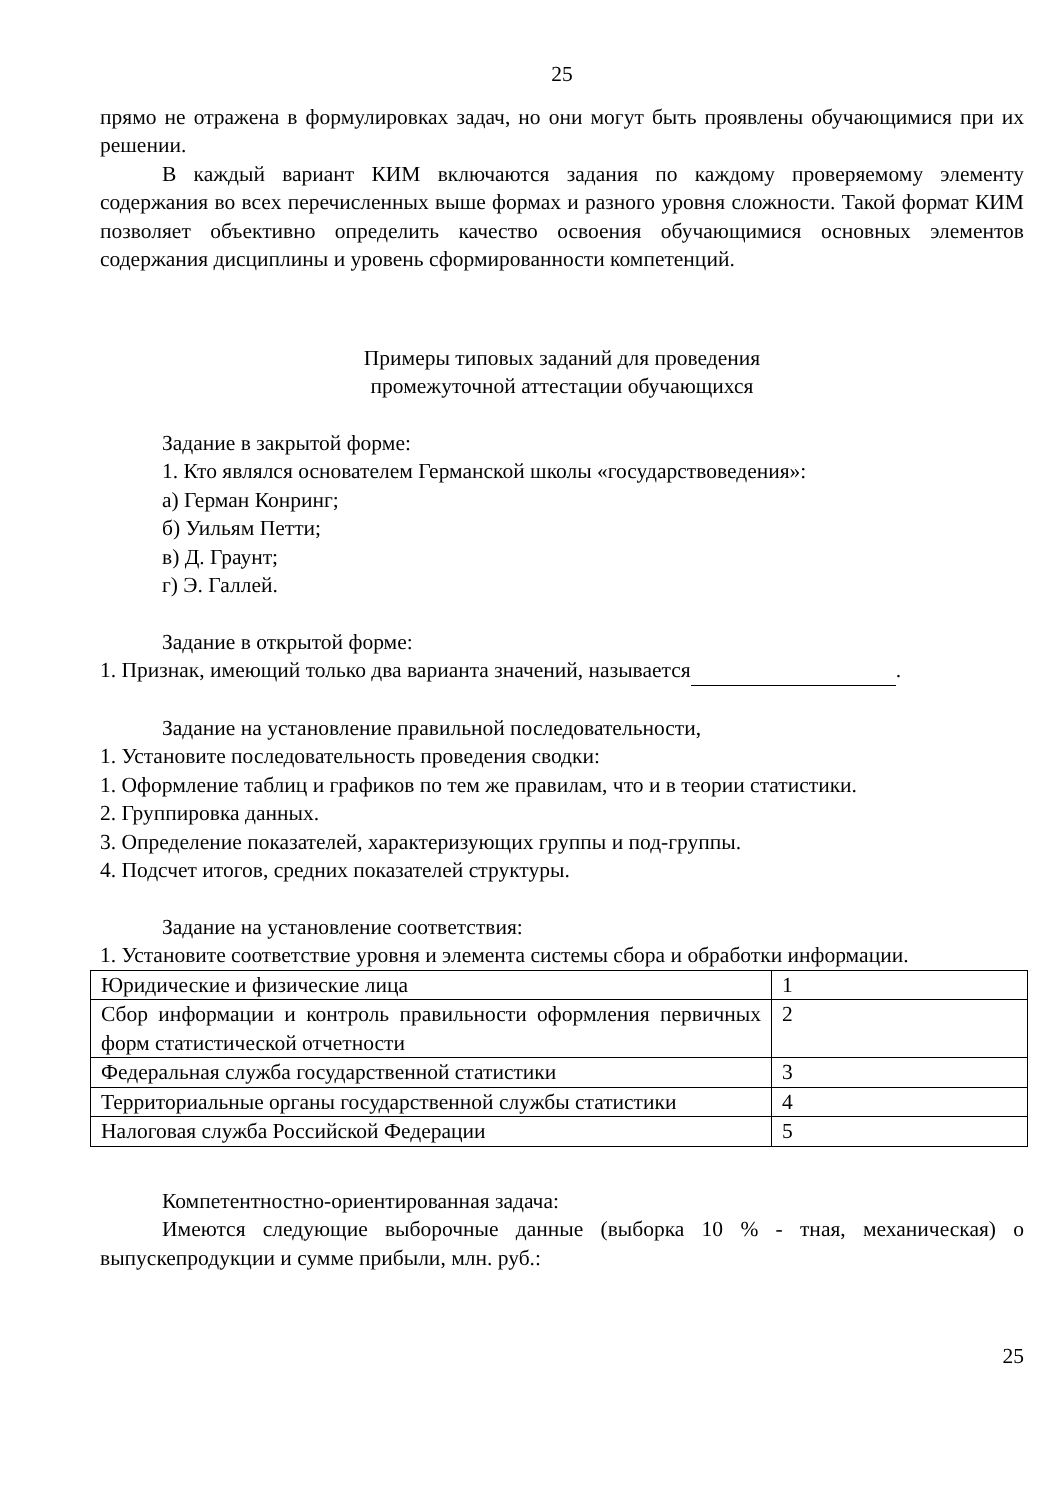25
прямо не отражена в формулировках задач, но они могут быть проявлены обучающимися при их решении.
В каждый вариант КИМ включаются задания по каждому проверяемому элементу содержания во всех перечисленных выше формах и разного уровня сложности. Такой формат КИМ позволяет объективно определить качество освоения обучающимися основных элементов содержания дисциплины и уровень сформированности компетенций.
Примеры типовых заданий для проведения
промежуточной аттестации обучающихся
Задание в закрытой форме:
1. Кто являлся основателем Германской школы «государствоведения»:
а) Герман Конринг;
б) Уильям Петти;
в) Д. Граунт;
г) Э. Галлей.
Задание в открытой форме:
1. Признак, имеющий только два варианта значений, называется .
Задание на установление правильной последовательности,
1. Установите последовательность проведения сводки:
1. Оформление таблиц и графиков по тем же правилам, что и в теории статистики.
2. Группировка данных.
3. Определение показателей, характеризующих группы и под-группы.
4. Подсчет итогов, средних показателей структуры.
Задание на установление соответствия:
1. Установите соответствие уровня и элемента системы сбора и обработки информации.
| Юридические и физические лица | 1 |
| Сбор информации и контроль правильности оформления первичных форм статистической отчетности | 2 |
| Федеральная служба государственной статистики | 3 |
| Территориальные органы государственной службы статистики | 4 |
| Налоговая служба Российской Федерации | 5 |
Компетентностно-ориентированная задача:
Имеются следующие выборочные данные (выборка 10 % - тная, механическая) о выпускепродукции и сумме прибыли, млн. руб.:
25